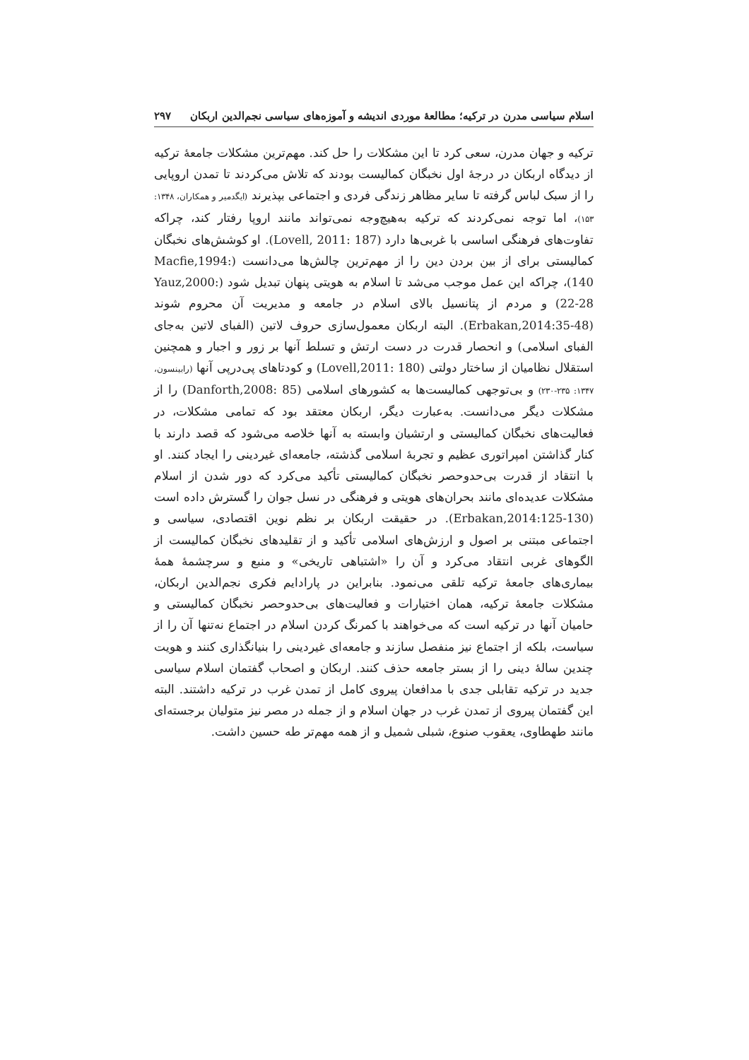اسلام سیاسی مدرن در ترکیه؛ مطالعهٔ موردی اندیشه و آموزه‌های سیاسی نجم‌الدین اربکان ۲۹۷
ترکیه و جهان مدرن، سعی کرد تا این مشکلات را حل کند. مهم‌ترین مشکلات جامعهٔ ترکیه از دیدگاه اربکان در درجهٔ اول نخبگان کمالیست بودند که تلاش می‌کردند تا تمدن اروپایی را از سبک لباس گرفته تا سایر مظاهر زندگی فردی و اجتماعی بپذیرند (ایگدمیر و همکاران، ۱۳۴۸: ۱۵۳)، اما توجه نمی‌کردند که ترکیه به‌هیچ‌وجه نمی‌تواند مانند اروپا رفتار کند، چراکه تفاوت‌های فرهنگی اساسی با غربی‌ها دارد (Lovell, 2011: 187). او کوشش‌های نخبگان کمالیستی برای از بین بردن دین را از مهم‌ترین چالش‌ها می‌دانست (Macfie,1994: 140)، چراکه این عمل موجب می‌شد تا اسلام به هویتی پنهان تبدیل شود (Yauz,2000: 22-28) و مردم از پتانسیل بالای اسلام در جامعه و مدیریت آن محروم شوند (Erbakan,2014:35-48). البته اربکان معمول‌سازی حروف لاتین (الفبای لاتین به‌جای الفبای اسلامی) و انحصار قدرت در دست ارتش و تسلط آنها بر زور و اجبار و همچنین استقلال نظامیان از ساختار دولتی (Lovell,2011: 180) و کودتاهای پی‌درپی آنها (رابینسون، ۱۳۴۷: ۲۳۵-۲۳۰) و بی‌توجهی کمالیست‌ها به کشورهای اسلامی (Danforth,2008: 85) را از مشکلات دیگر می‌دانست. به‌عبارت دیگر، اربکان معتقد بود که تمامی مشکلات، در فعالیت‌های نخبگان کمالیستی و ارتشیان وابسته به آنها خلاصه می‌شود که قصد دارند با کنار گذاشتن امپراتوری عظیم و تجربهٔ اسلامی گذشته، جامعه‌ای غیردینی را ایجاد کنند. او با انتقاد از قدرت بی‌حدوحصر نخبگان کمالیستی تأکید می‌کرد که دور شدن از اسلام مشکلات عدیده‌ای مانند بحران‌های هویتی و فرهنگی در نسل جوان را گسترش داده است (Erbakan,2014:125-130). در حقیقت اربکان بر نظم نوین اقتصادی، سیاسی و اجتماعی مبتنی بر اصول و ارزش‌های اسلامی تأکید و از تقلیدهای نخبگان کمالیست از الگوهای غربی انتقاد می‌کرد و آن را «اشتباهی تاریخی» و منبع و سرچشمهٔ همهٔ بیماری‌های جامعهٔ ترکیه تلقی می‌نمود. بنابراین در پارادایم فکری نجم‌الدین اربکان، مشکلات جامعهٔ ترکیه، همان اختیارات و فعالیت‌های بی‌حدوحصر نخبگان کمالیستی و حامیان آنها در ترکیه است که می‌خواهند با کمرنگ کردن اسلام در اجتماع نه‌تنها آن را از سیاست، بلکه از اجتماع نیز منفصل سازند و جامعه‌ای غیردینی را بنیانگذاری کنند و هویت چندین سالهٔ دینی را از بستر جامعه حذف کنند. اربکان و اصحاب گفتمان اسلام سیاسی جدید در ترکیه تقابلی جدی با مدافعان پیروی کامل از تمدن غرب در ترکیه داشتند. البته این گفتمان پیروی از تمدن غرب در جهان اسلام و از جمله در مصر نیز متولیان برجسته‌ای مانند طهطاوی، یعقوب صنوع، شبلی شمیل و از همه مهم‌تر طه حسین داشت.